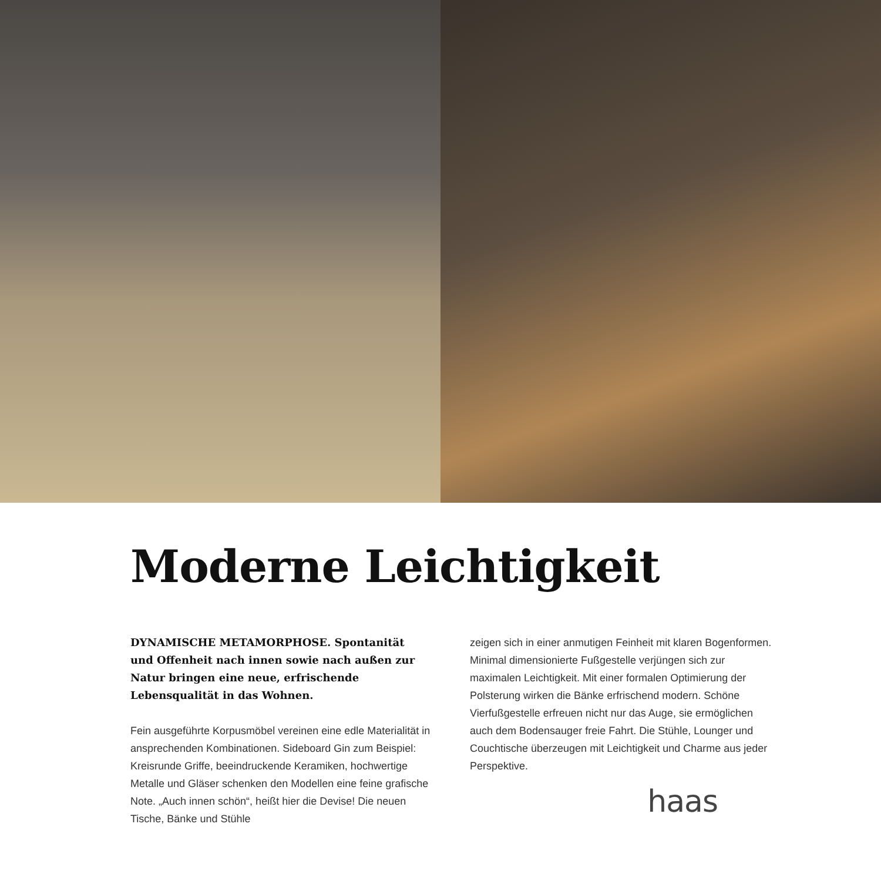Moderne Leichtigkeit
DYNAMISCHE METAMORPHOSE. Spontanität und Offenheit nach innen sowie nach außen zur Natur bringen eine neue, erfrischende Lebensqualität in das Wohnen.
Fein ausgeführte Korpusmöbel vereinen eine edle Materialität in ansprechenden Kombinationen. Sideboard Gin zum Beispiel: Kreisrunde Griffe, beeindruckende Keramiken, hochwertige Metalle und Gläser schenken den Modellen eine feine grafische Note. „Auch innen schön“, heißt hier die Devise! Die neuen Tische, Bänke und Stühle
zeigen sich in einer anmutigen Feinheit mit klaren Bogenformen. Minimal dimensionierte Fußgestelle verjüngen sich zur maximalen Leichtigkeit. Mit einer formalen Optimierung der Polsterung wirken die Bänke erfrischend modern. Schöne Vierfußgestelle erfreuen nicht nur das Auge, sie ermöglichen auch dem Bodensauger freie Fahrt. Die Stühle, Lounger und Couchtische überzeugen mit Leichtigkeit und Charme aus jeder Perspektive.
haas